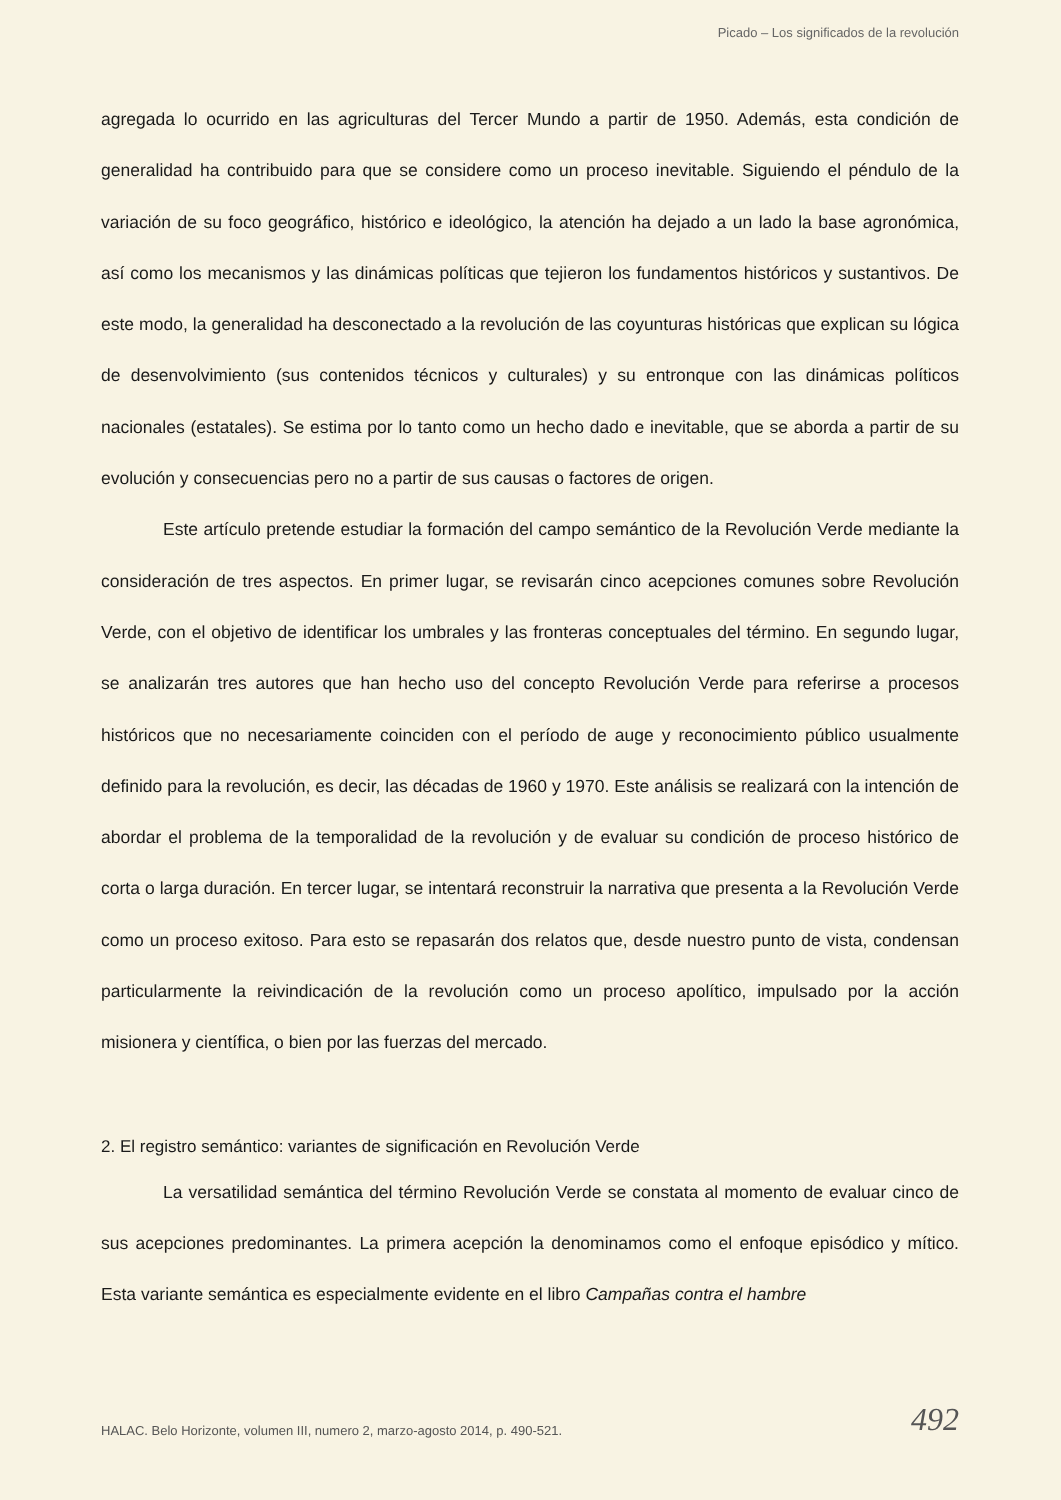Picado – Los significados de la revolución
agregada lo ocurrido en las agriculturas del Tercer Mundo a partir de 1950. Además, esta condición de generalidad ha contribuido para que se considere como un proceso inevitable. Siguiendo el péndulo de la variación de su foco geográfico, histórico e ideológico, la atención ha dejado a un lado la base agronómica, así como los mecanismos y las dinámicas políticas que tejieron los fundamentos históricos y sustantivos. De este modo, la generalidad ha desconectado a la revolución de las coyunturas históricas que explican su lógica de desenvolvimiento (sus contenidos técnicos y culturales) y su entronque con las dinámicas políticos nacionales (estatales). Se estima por lo tanto como un hecho dado e inevitable, que se aborda a partir de su evolución y consecuencias pero no a partir de sus causas o factores de origen.
Este artículo pretende estudiar la formación del campo semántico de la Revolución Verde mediante la consideración de tres aspectos. En primer lugar, se revisarán cinco acepciones comunes sobre Revolución Verde, con el objetivo de identificar los umbrales y las fronteras conceptuales del término. En segundo lugar, se analizarán tres autores que han hecho uso del concepto Revolución Verde para referirse a procesos históricos que no necesariamente coinciden con el período de auge y reconocimiento público usualmente definido para la revolución, es decir, las décadas de 1960 y 1970. Este análisis se realizará con la intención de abordar el problema de la temporalidad de la revolución y de evaluar su condición de proceso histórico de corta o larga duración. En tercer lugar, se intentará reconstruir la narrativa que presenta a la Revolución Verde como un proceso exitoso. Para esto se repasarán dos relatos que, desde nuestro punto de vista, condensan particularmente la reivindicación de la revolución como un proceso apolítico, impulsado por la acción misionera y científica, o bien por las fuerzas del mercado.
2. El registro semántico: variantes de significación en Revolución Verde
La versatilidad semántica del término Revolución Verde se constata al momento de evaluar cinco de sus acepciones predominantes. La primera acepción la denominamos como el enfoque episódico y mítico. Esta variante semántica es especialmente evidente en el libro Campañas contra el hambre
HALAC. Belo Horizonte, volumen III, numero 2, marzo-agosto 2014, p. 490-521. 492